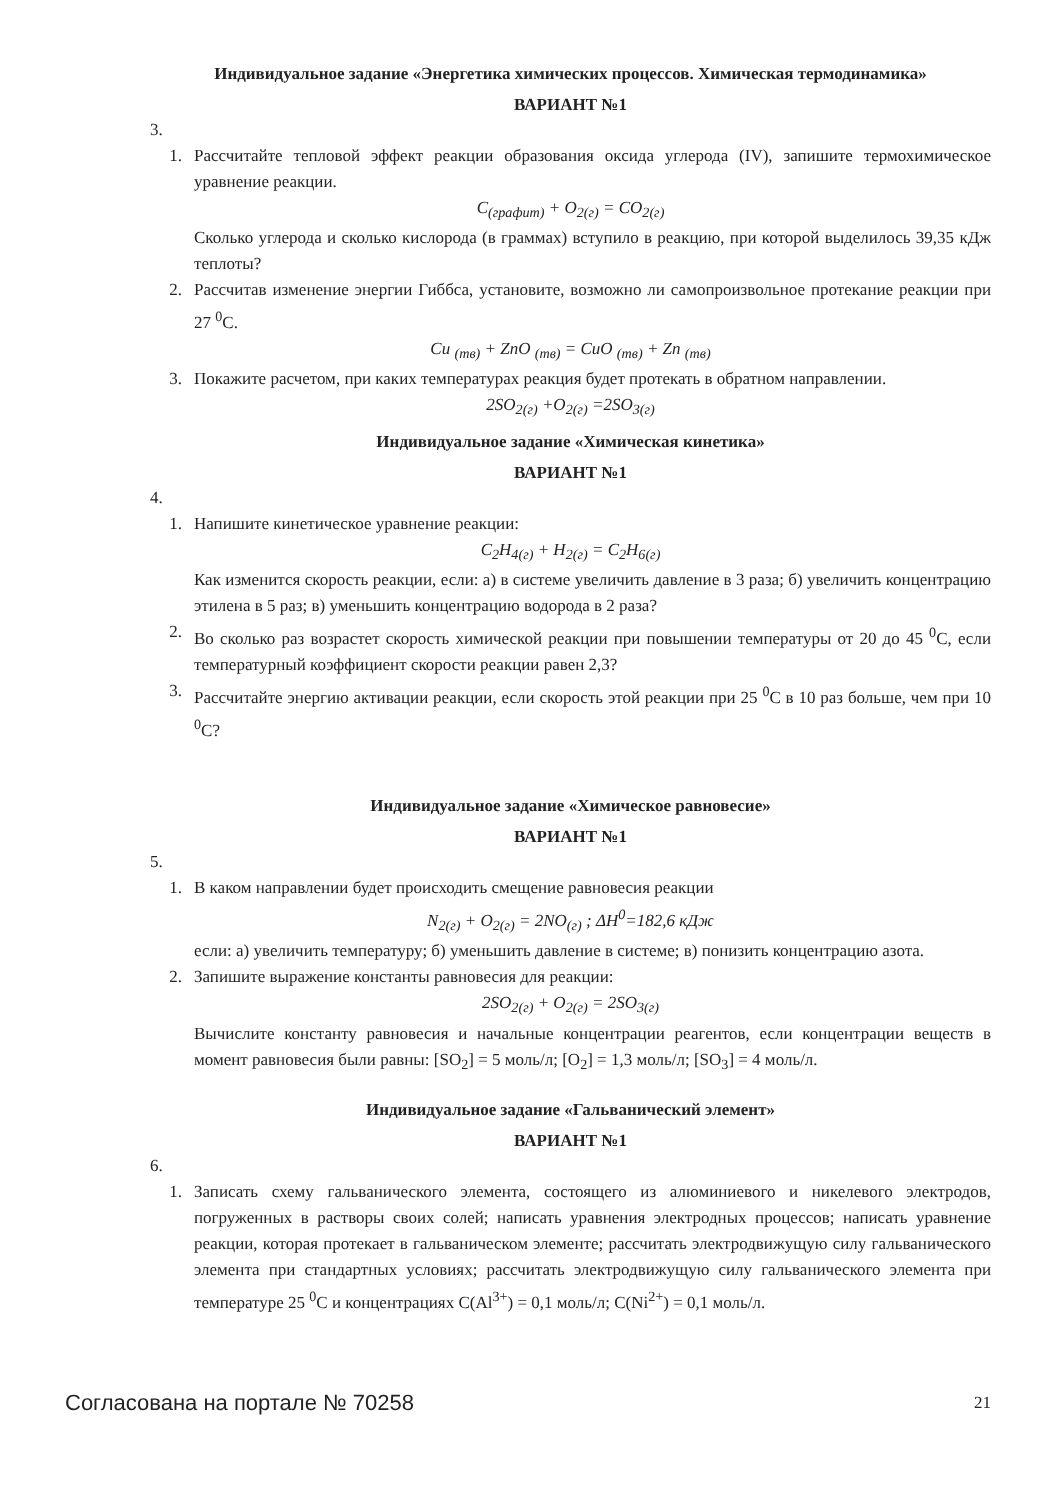Индивидуальное задание «Энергетика химических процессов. Химическая термодинамика»
ВАРИАНТ №1
3.
1. Рассчитайте тепловой эффект реакции образования оксида углерода (IV), запишите термохимическое уравнение реакции.
C<sub>(графит)</sub> + O<sub>2(г)</sub> = CO<sub>2(г)</sub>
Сколько углерода и сколько кислорода (в граммах) вступило в реакцию, при которой выделилось 39,35 кДж теплоты?
2. Рассчитав изменение энергии Гиббса, установите, возможно ли самопроизвольное протекание реакции при 27 <sup>0</sup>C.
Cu <sub>(тв)</sub> + ZnO <sub>(тв)</sub> = CuO <sub>(тв)</sub> + Zn <sub>(тв)</sub>
3. Покажите расчетом, при каких температурах реакция будет протекать в обратном направлении.
2SO<sub>2(г)</sub> +O<sub>2(г)</sub> =2SO<sub>3(г)</sub>
Индивидуальное задание «Химическая кинетика»
ВАРИАНТ №1
4.
1. Напишите кинетическое уравнение реакции:
C<sub>2</sub>H<sub>4(г)</sub> + H<sub>2(г)</sub> = C<sub>2</sub>H<sub>6(г)</sub>
Как изменится скорость реакции, если: а) в системе увеличить давление в 3 раза; б) увеличить концентрацию этилена в 5 раз; в) уменьшить концентрацию водорода в 2 раза?
2. Во сколько раз возрастет скорость химической реакции при повышении температуры от 20 до 45 <sup>0</sup>C, если температурный коэффициент скорости реакции равен 2,3?
3. Рассчитайте энергию активации реакции, если скорость этой реакции при 25 <sup>0</sup>C в 10 раз больше, чем при 10 <sup>0</sup>C?
Индивидуальное задание «Химическое равновесие»
ВАРИАНТ №1
5.
1. В каком направлении будет происходить смещение равновесия реакции
N<sub>2(г)</sub> + O<sub>2(г)</sub> = 2NO<sub>(г)</sub> ; ΔH<sup>0</sup>=182,6 кДж
если: а) увеличить температуру; б) уменьшить давление в системе; в) понизить концентрацию азота.
2. Запишите выражение константы равновесия для реакции:
2SO<sub>2(г)</sub> + O<sub>2(г)</sub> = 2SO<sub>3(г)</sub>
Вычислите константу равновесия и начальные концентрации реагентов, если концентрации веществ в момент равновесия были равны: [SO<sub>2</sub>] = 5 моль/л; [O<sub>2</sub>] = 1,3 моль/л; [SO<sub>3</sub>] = 4 моль/л.
Индивидуальное задание «Гальванический элемент»
ВАРИАНТ №1
6.
1. Записать схему гальванического элемента, состоящего из алюминиевого и никелевого электродов, погруженных в растворы своих солей; написать уравнения электродных процессов; написать уравнение реакции, которая протекает в гальваническом элементе; рассчитать электродвижущую силу гальванического элемента при стандартных условиях; рассчитать электродвижущую силу гальванического элемента при температуре 25 <sup>0</sup>C и концентрациях C(Al<sup>3+</sup>) = 0,1 моль/л; C(Ni<sup>2+</sup>) = 0,1 моль/л.
Согласована на портале № 70258 21